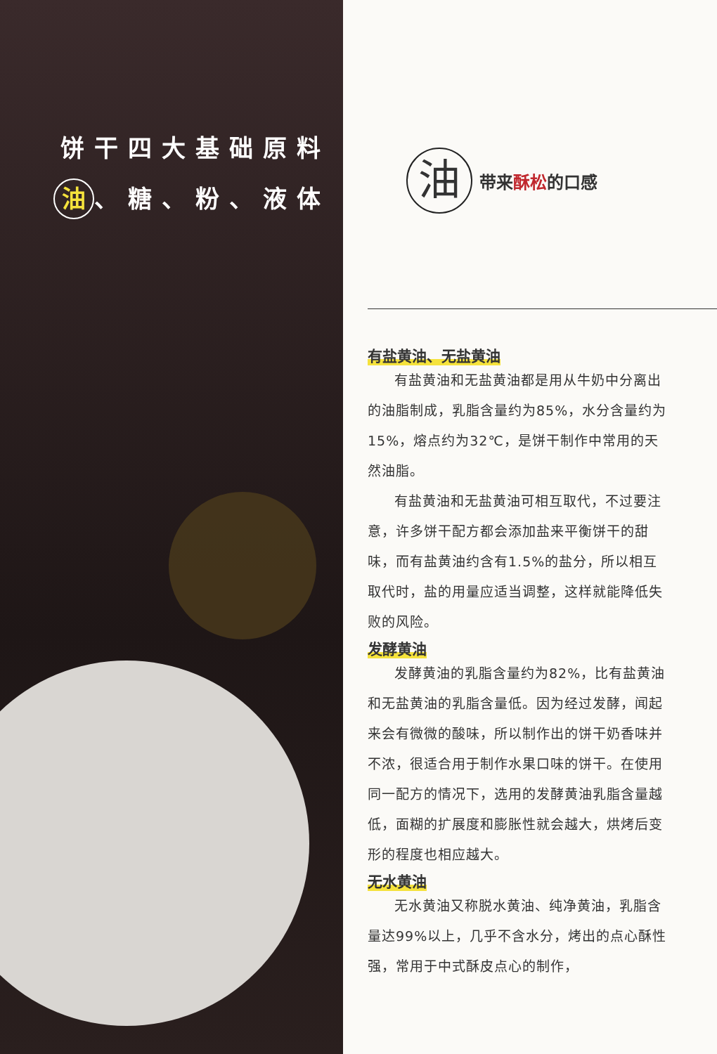饼干四大基础原料
油 、糖、粉、液体
油
带来酥松的口感
有盐黄油、无盐黄油
有盐黄油和无盐黄油都是用从牛奶中分离出的油脂制成，乳脂含量约为85%，水分含量约为15%，熔点约为32℃，是饼干制作中常用的天然油脂。
有盐黄油和无盐黄油可相互取代，不过要注意，许多饼干配方都会添加盐来平衡饼干的甜味，而有盐黄油约含有1.5%的盐分，所以相互取代时，盐的用量应适当调整，这样就能降低失败的风险。
发酵黄油
发酵黄油的乳脂含量约为82%，比有盐黄油和无盐黄油的乳脂含量低。因为经过发酵，闻起来会有微微的酸味，所以制作出的饼干奶香味并不浓，很适合用于制作水果口味的饼干。在使用同一配方的情况下，选用的发酵黄油乳脂含量越低，面糊的扩展度和膨胀性就会越大，烘烤后变形的程度也相应越大。
无水黄油
无水黄油又称脱水黄油、纯净黄油，乳脂含量达99%以上，几乎不含水分，烤出的点心酥性强，常用于中式酥皮点心的制作，